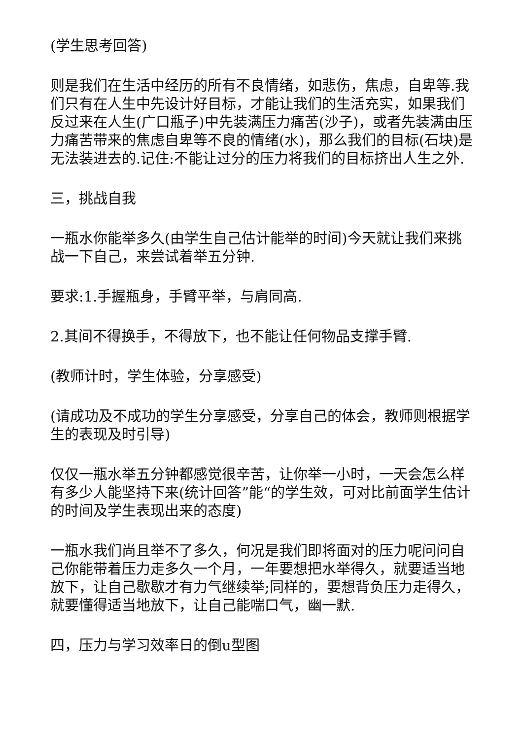(学生思考回答)
则是我们在生活中经历的所有不良情绪，如悲伤，焦虑，自卑等.我们只有在人生中先设计好目标，才能让我们的生活充实，如果我们反过来在人生(广口瓶子)中先装满压力痛苦(沙子)，或者先装满由压力痛苦带来的焦虑自卑等不良的情绪(水)，那么我们的目标(石块)是无法装进去的.记住:不能让过分的压力将我们的目标挤出人生之外.
三，挑战自我
一瓶水你能举多久(由学生自己估计能举的时间)今天就让我们来挑战一下自己，来尝试着举五分钟.
要求:1.手握瓶身，手臂平举，与肩同高.
2.其间不得换手，不得放下，也不能让任何物品支撑手臂.
(教师计时，学生体验，分享感受)
(请成功及不成功的学生分享感受，分享自己的体会，教师则根据学生的表现及时引导)
仅仅一瓶水举五分钟都感觉很辛苦，让你举一小时，一天会怎么样有多少人能坚持下来(统计回答”能“的学生效，可对比前面学生估计的时间及学生表现出来的态度)
一瓶水我们尚且举不了多久，何况是我们即将面对的压力呢问问自己你能带着压力走多久一个月，一年要想把水举得久，就要适当地放下，让自己歇歇才有力气继续举;同样的，要想背负压力走得久，就要懂得适当地放下，让自己能喘口气，幽一默.
四，压力与学习效率日的倒u型图